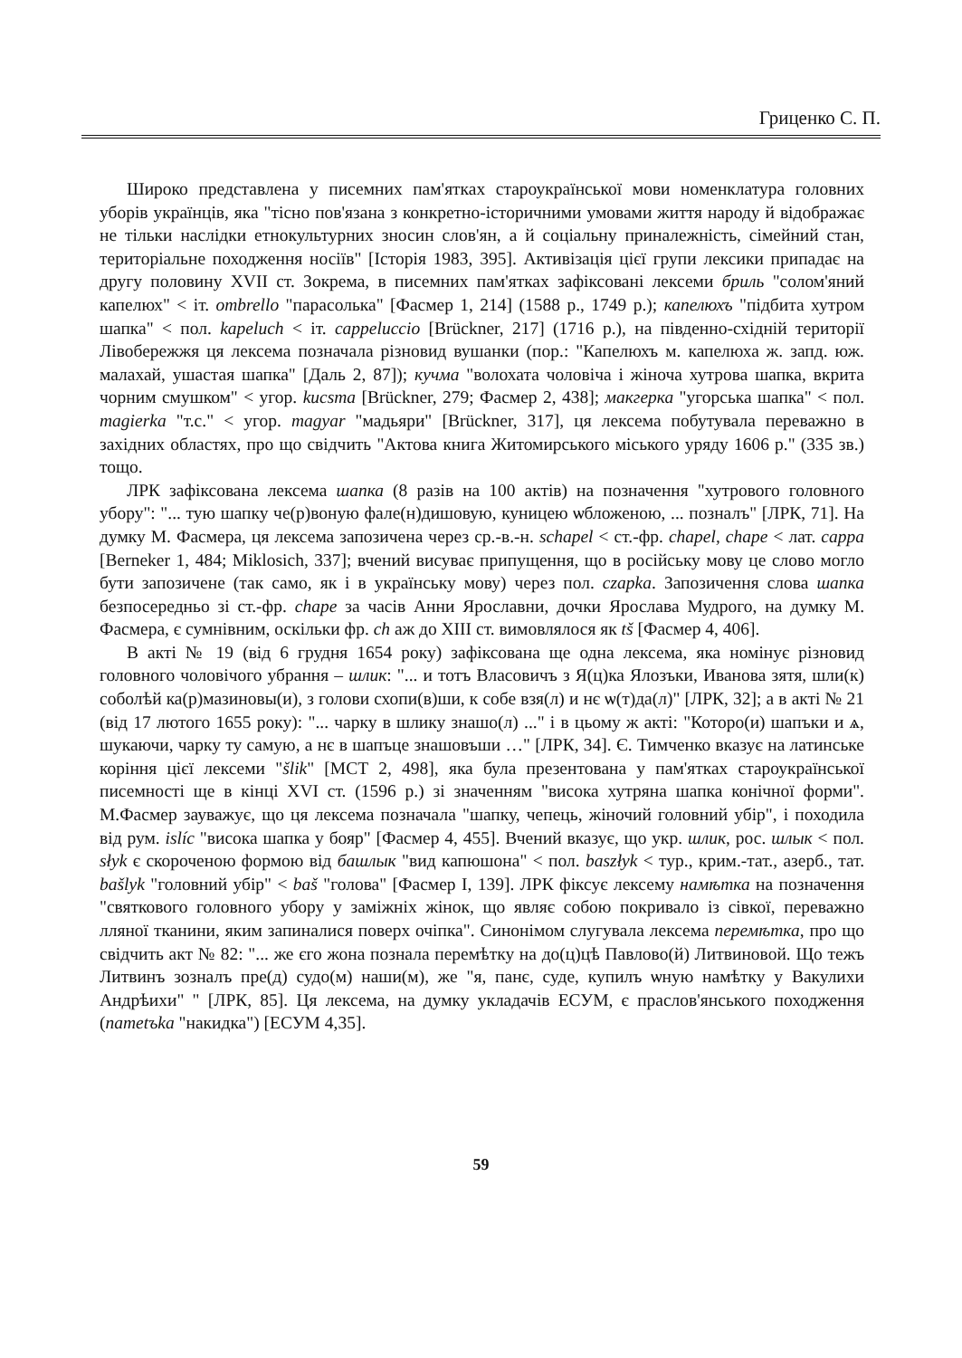Гриценко С. П.
Широко представлена у писемних пам'ятках староукраїнської мови номенклатура головних уборів українців, яка "тісно пов'язана з конкретно-історичними умовами життя народу й відображає не тільки наслідки етнокультурних зносин слов'ян, а й соціальну приналежність, сімейний стан, територіальне походження носіїв" [Історія 1983, 395]. Активізація цієї групи лексики припадає на другу половину XVII ст. Зокрема, в писемних пам'ятках зафіксовані лексеми бриль "солом'яний капелюх" < іт. ombrello "парасолька" [Фасмер 1, 214] (1588 р., 1749 р.); капелюхъ "підбита хутром шапка" < пол. kapeluch < іт. cappeluccio [Brückner, 217] (1716 р.), на південно-східній території Лівобережжя ця лексема позначала різновид вушанки (пор.: "Капелюхъ м. капелюха ж. запд. юж. малахай, ушастая шапка" [Даль 2, 87]); кучма "волохата чоловіча і жіноча хутрова шапка, вкрита чорним смушком" < угор. kucsma [Brückner, 279; Фасмер 2, 438]; макгерка "угорська шапка" < пол. magierka "т.с." < угор. magyar "мадьяри" [Brückner, 317], ця лексема побутувала переважно в західних областях, про що свідчить "Актова книга Житомирського міського уряду 1606 р." (335 зв.) тощо.
ЛРК зафіксована лексема шапка (8 разів на 100 актів) на позначення "хутрового головного убору": "... тую шапку че(р)воную фале(н)дишовую, куницею ѡбложеною, ... позналъ" [ЛРК, 71]. На думку М. Фасмера, ця лексема запозичена через ср.-в.-н. schapel < ст.-фр. chapel, chape < лат. cappa [Berneker 1, 484; Miklosich, 337]; вчений висуває припущення, що в російську мову це слово могло бути запозичене (так само, як і в українську мову) через пол. czapka. Запозичення слова шапка безпосередньо зі ст.-фр. chape за часів Анни Ярославни, дочки Ярослава Мудрого, на думку М. Фасмера, є сумнівним, оскільки фр. ch аж до XIII ст. вимовлялося як tš [Фасмер 4, 406].
В акті № 19 (від 6 грудня 1654 року) зафіксована ще одна лексема, яка номінує різновид головного чоловічого убрання – шлик: "... и тотъ Власовичъ з Я(ц)ка Ялозъки, Иванова зятя, шли(к) соболѣй ка(р)мазиновы(и), з голови схопи(в)ши, к собе взя(л) и нє ѡ(т)да(л)" [ЛРК, 32]; а в акті № 21 (від 17 лютого 1655 року): "... чарку в шлику знашо(л) ..." і в цьому ж акті: "Которо(и) шапъки и ѧ, шукаючи, чарку ту самую, а нє в шапъце знашовъши …" [ЛРК, 34]. Є. Тимченко вказує на латинське коріння цієї лексеми "šlik" [МСТ 2, 498], яка була презентована у пам'ятках староукраїнської писемності ще в кінці XVI ст. (1596 р.) зі значенням "висока хутряна шапка конічної форми". М.Фасмер зауважує, що ця лексема позначала "шапку, чепець, жіночий головний убір", і походила від рум. islíc "висока шапка у бояр" [Фасмер 4, 455]. Вчений вказує, що укр. шлик, рос. шлык < пол. słyk є скороченою формою від башлык "вид капюшона" < пол. baszłyk < тур., крим.-тат., азерб., тат. bašlyk "головний убір" < baš "голова" [Фасмер I, 139]. ЛРК фіксує лексему намѣтка на позначення "святкового головного убору у заміжніх жінок, що являє собою покривало із сівкої, переважно лляної тканини, яким запиналися поверх очіпка". Синонімом слугувала лексема перемѣтка, про що свідчить акт № 82: "... же єго жона познала перемѣтку на до(ц)цѣ Павлово(й) Литвиновой. Що тежъ Литвинъ зозналъ пре(д) судо(м) наши(м), же "я, панє, суде, купилъ ѡную намѣтку у Вакулихи Андрѣихи" " [ЛРК, 85]. Ця лексема, на думку укладачів ЕСУМ, є праслов'янського походження (nametъka "накидка") [ЕСУМ 4,35].
59